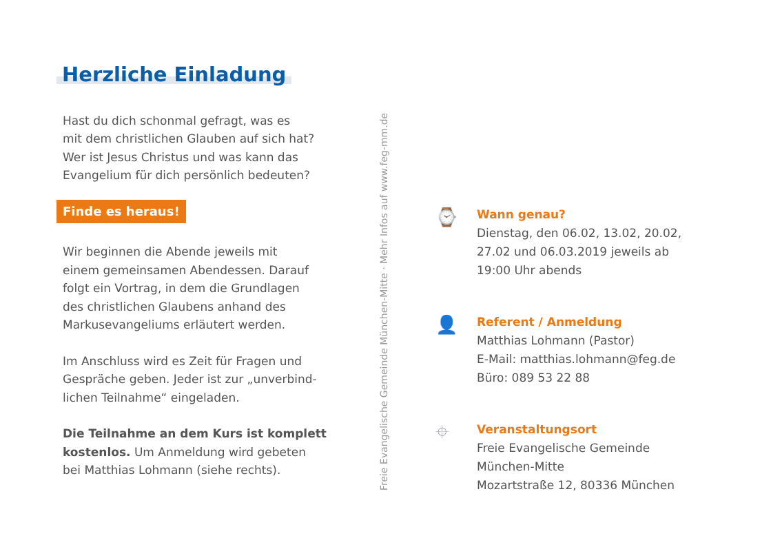Herzliche Einladung
Hast du dich schonmal gefragt, was es
mit dem christlichen Glauben auf sich hat?
Wer ist Jesus Christus und was kann das
Evangelium für dich persönlich bedeuten?
Finde es heraus!
Wir beginnen die Abende jeweils mit
einem gemeinsamen Abendessen. Darauf
folgt ein Vortrag, in dem die Grundlagen
des christlichen Glaubens anhand des
Markusevangeliums erläutert werden.
Im Anschluss wird es Zeit für Fragen und
Gespräche geben. Jeder ist zur „unverbind-
lichen Teilnahme“ eingeladen.
Die Teilnahme an dem Kurs ist komplett
kostenlos. Um Anmeldung wird gebeten
bei Matthias Lohmann (siehe rechts).
Freie Evangelische Gemeinde München-Mitte · Mehr Infos auf www.feg-mm.de
⌚
Wann genau?
Dienstag, den 06.02, 13.02, 20.02,
27.02 und 06.03.2019 jeweils ab
19:00 Uhr abends
👤
Referent / Anmeldung
Matthias Lohmann (Pastor)
E-Mail: matthias.lohmann@feg.de
Büro: 089 53 22 88
⌖
Veranstaltungsort
Freie Evangelische Gemeinde
München-Mitte
Mozartstraße 12, 80336 München